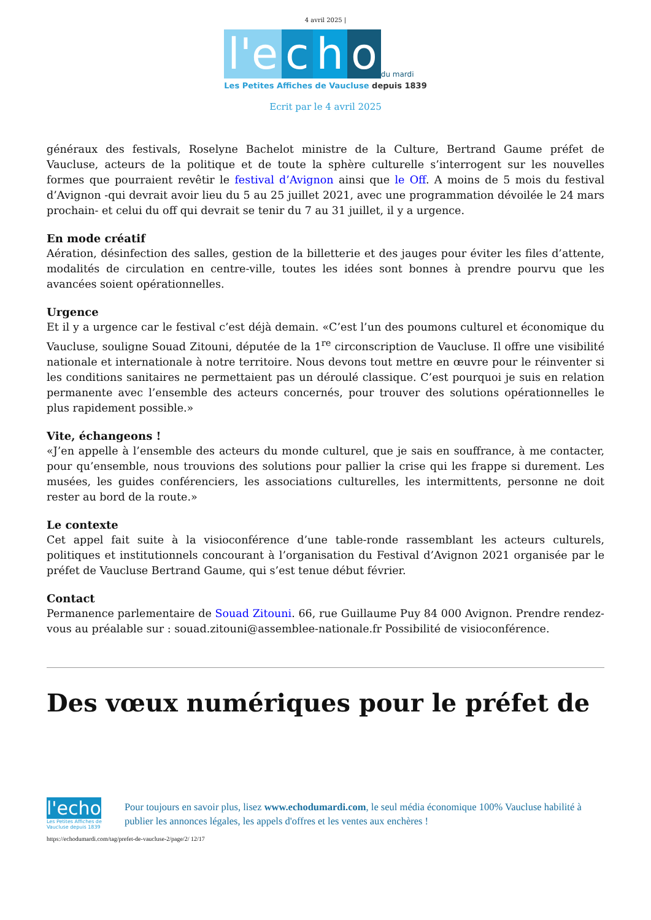4 avril 2025 |
l'e c h o du mardi
Les Petites Affiches de Vaucluse depuis 1839
Ecrit par le 4 avril 2025
généraux des festivals, Roselyne Bachelot ministre de la Culture, Bertrand Gaume préfet de Vaucluse, acteurs de la politique et de toute la sphère culturelle s’interrogent sur les nouvelles formes que pourraient revêtir le festival d’Avignon ainsi que le Off. A moins de 5 mois du festival d’Avignon -qui devrait avoir lieu du 5 au 25 juillet 2021, avec une programmation dévoilée le 24 mars prochain- et celui du off qui devrait se tenir du 7 au 31 juillet, il y a urgence.
En mode créatif
Aération, désinfection des salles, gestion de la billetterie et des jauges pour éviter les files d’attente, modalités de circulation en centre-ville, toutes les idées sont bonnes à prendre pourvu que les avancées soient opérationnelles.
Urgence
Et il y a urgence car le festival c’est déjà demain. «C’est l’un des poumons culturel et économique du Vaucluse, souligne Souad Zitouni, députée de la 1<sup>re</sup> circonscription de Vaucluse. Il offre une visibilité nationale et internationale à notre territoire. Nous devons tout mettre en œuvre pour le réinventer si les conditions sanitaires ne permettaient pas un déroulé classique. C’est pourquoi je suis en relation permanente avec l’ensemble des acteurs concernés, pour trouver des solutions opérationnelles le plus rapidement possible.»
Vite, échangeons !
«J’en appelle à l’ensemble des acteurs du monde culturel, que je sais en souffrance, à me contacter, pour qu’ensemble, nous trouvions des solutions pour pallier la crise qui les frappe si durement. Les musées, les guides conférenciers, les associations culturelles, les intermittents, personne ne doit rester au bord de la route.»
Le contexte
Cet appel fait suite à la visioconférence d’une table-ronde rassemblant les acteurs culturels, politiques et institutionnels concourant à l’organisation du Festival d’Avignon 2021 organisée par le préfet de Vaucluse Bertrand Gaume, qui s’est tenue début février.
Contact
Permanence parlementaire de Souad Zitouni. 66, rue Guillaume Puy 84 000 Avignon. Prendre rendez-vous au préalable sur : souad.zitouni@assemblee-nationale.fr Possibilité de visioconférence.
Des vœux numériques pour le préfet de
l'echo
Les Petites Affiches de Vaucluse depuis 1839
Pour toujours en savoir plus, lisez www.echodumardi.com, le seul média économique 100% Vaucluse habilité à publier les annonces légales, les appels d'offres et les ventes aux enchères !
https://echodumardi.com/tag/prefet-de-vaucluse-2/page/2/ 12/17